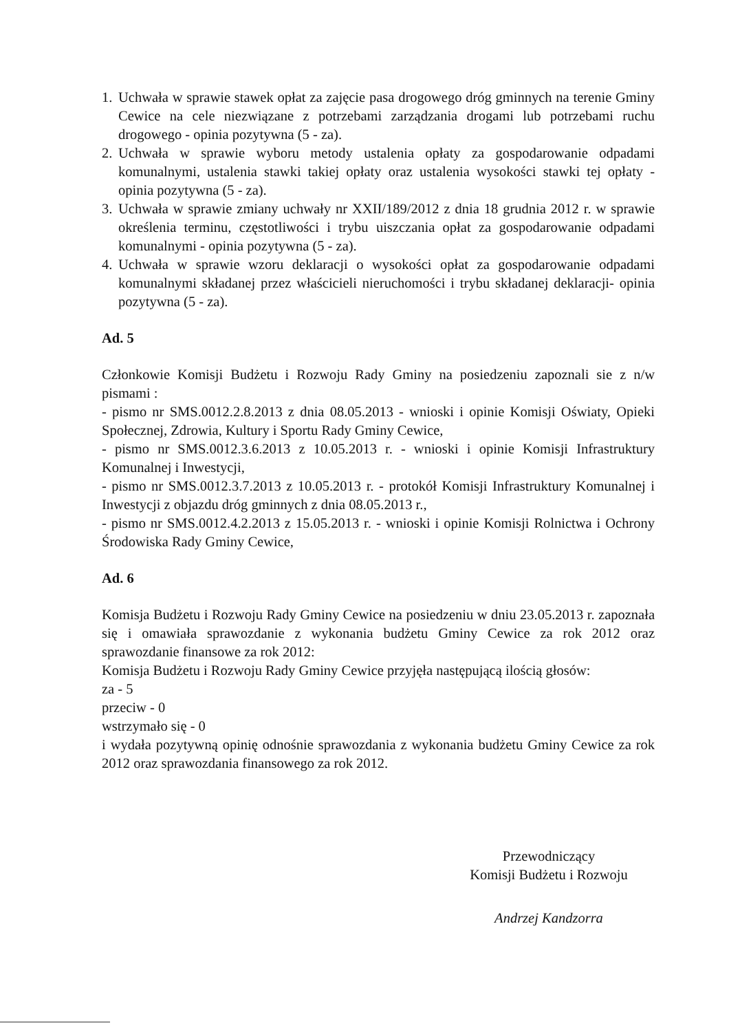1. Uchwała w sprawie stawek opłat za zajęcie pasa drogowego dróg gminnych na terenie Gminy Cewice na cele niezwiązane z potrzebami zarządzania drogami lub potrzebami ruchu drogowego - opinia pozytywna (5 - za).
2. Uchwała w sprawie wyboru metody ustalenia opłaty za gospodarowanie odpadami komunalnymi, ustalenia stawki takiej opłaty oraz ustalenia wysokości stawki tej opłaty - opinia pozytywna (5 - za).
3. Uchwała w sprawie zmiany uchwały nr XXII/189/2012 z dnia 18 grudnia 2012 r. w sprawie określenia terminu, częstotliwości i trybu uiszczania opłat za gospodarowanie odpadami komunalnymi - opinia pozytywna (5 - za).
4. Uchwała w sprawie wzoru deklaracji o wysokości opłat za gospodarowanie odpadami komunalnymi składanej przez właścicieli nieruchomości i trybu składanej deklaracji- opinia pozytywna (5 - za).
Ad. 5
Członkowie Komisji Budżetu i Rozwoju Rady Gminy na posiedzeniu zapoznali sie z n/w pismami :
- pismo nr SMS.0012.2.8.2013 z dnia 08.05.2013 - wnioski i opinie Komisji Oświaty, Opieki Społecznej, Zdrowia, Kultury i Sportu Rady Gminy Cewice,
- pismo nr SMS.0012.3.6.2013 z 10.05.2013 r. - wnioski i opinie Komisji Infrastruktury Komunalnej i Inwestycji,
- pismo nr SMS.0012.3.7.2013 z 10.05.2013 r. - protokół Komisji Infrastruktury Komunalnej i Inwestycji z objazdu dróg gminnych z dnia 08.05.2013 r.,
- pismo nr SMS.0012.4.2.2013 z 15.05.2013 r. - wnioski i opinie Komisji Rolnictwa i Ochrony Środowiska Rady Gminy Cewice,
Ad. 6
Komisja Budżetu i Rozwoju Rady Gminy Cewice na posiedzeniu w dniu 23.05.2013 r. zapoznała się i omawiała sprawozdanie z wykonania budżetu Gminy Cewice za rok 2012 oraz sprawozdanie finansowe za rok 2012:
Komisja Budżetu i Rozwoju Rady Gminy Cewice przyjęła następującą ilością głosów:
za - 5
przeciw - 0
wstrzymało się - 0
i wydała pozytywną opinię odnośnie sprawozdania z wykonania budżetu Gminy Cewice za rok 2012 oraz sprawozdania finansowego za rok 2012.
Przewodniczący
Komisji Budżetu i Rozwoju
Andrzej Kandzorra